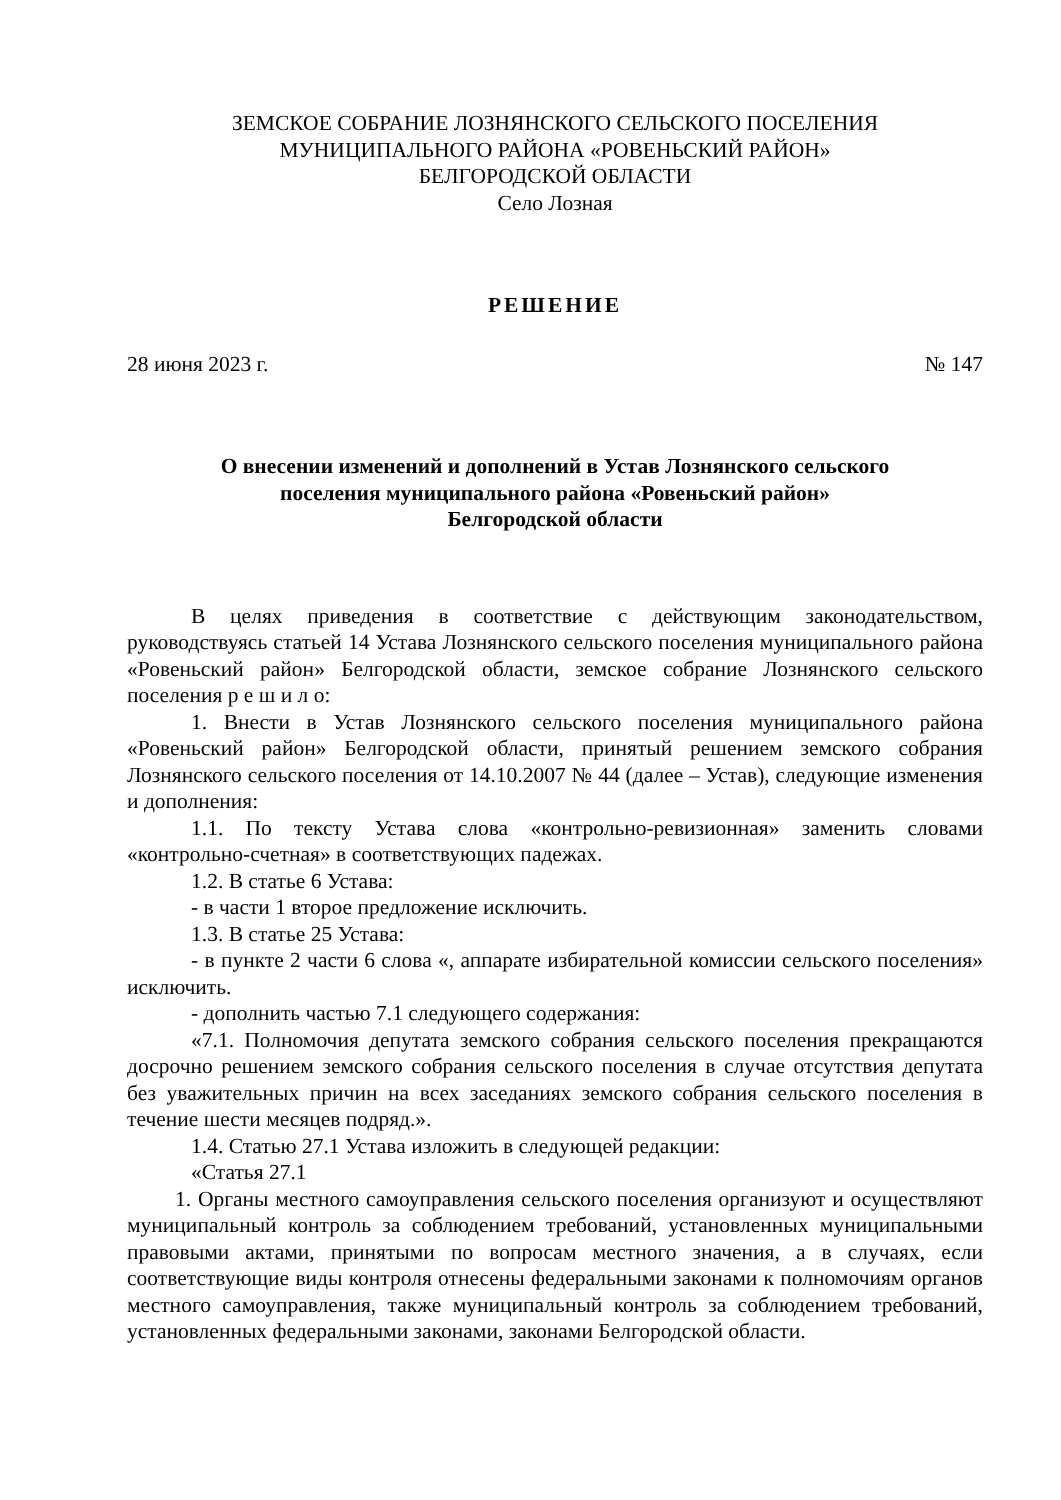ЗЕМСКОЕ СОБРАНИЕ ЛОЗНЯНСКОГО СЕЛЬСКОГО ПОСЕЛЕНИЯ
МУНИЦИПАЛЬНОГО РАЙОНА «РОВЕНЬСКИЙ РАЙОН»
БЕЛГОРОДСКОЙ ОБЛАСТИ
Село Лозная
РЕШЕНИЕ
28 июня 2023 г. № 147
О внесении изменений и дополнений в Устав Лознянского сельского
поселения муниципального района «Ровеньский район»
Белгородской области
В целях приведения в соответствие с действующим законодательством, руководствуясь статьей 14 Устава Лознянского сельского поселения муниципального района «Ровеньский район» Белгородской области, земское собрание Лознянского сельского поселения р е ш и л о:
1. Внести в Устав Лознянского сельского поселения муниципального района «Ровеньский район» Белгородской области, принятый решением земского собрания Лознянского сельского поселения от 14.10.2007 № 44 (далее – Устав), следующие изменения и дополнения:
1.1. По тексту Устава слова «контрольно-ревизионная» заменить словами «контрольно-счетная» в соответствующих падежах.
1.2. В статье 6 Устава:
- в части 1 второе предложение исключить.
1.3. В статье 25 Устава:
- в пункте 2 части 6 слова «, аппарате избирательной комиссии сельского поселения» исключить.
- дополнить частью 7.1 следующего содержания:
«7.1. Полномочия депутата земского собрания сельского поселения прекращаются досрочно решением земского собрания сельского поселения в случае отсутствия депутата без уважительных причин на всех заседаниях земского собрания сельского поселения в течение шести месяцев подряд.».
1.4. Статью 27.1 Устава изложить в следующей редакции:
«Статья 27.1
1. Органы местного самоуправления сельского поселения организуют и осуществляют муниципальный контроль за соблюдением требований, установленных муниципальными правовыми актами, принятыми по вопросам местного значения, а в случаях, если соответствующие виды контроля отнесены федеральными законами к полномочиям органов местного самоуправления, также муниципальный контроль за соблюдением требований, установленных федеральными законами, законами Белгородской области.